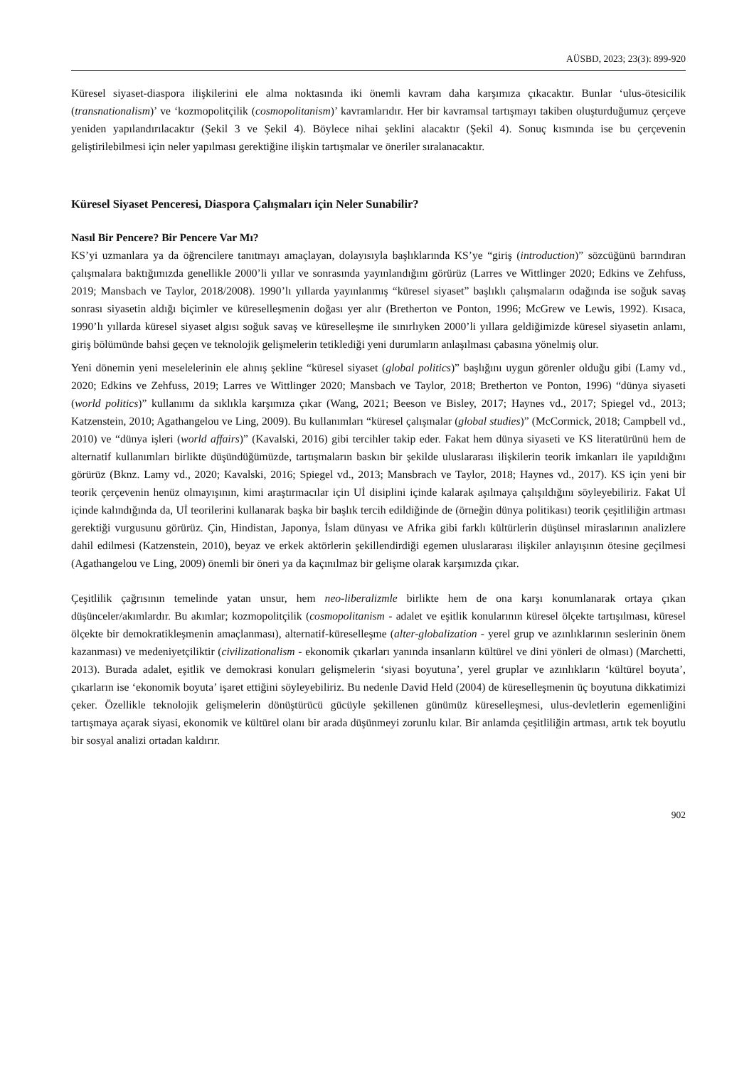AÜSBD, 2023; 23(3): 899-920
Küresel siyaset-diaspora ilişkilerini ele alma noktasında iki önemli kavram daha karşımıza çıkacaktır. Bunlar ‘ulus-ötesicilik (transnationalism)’ ve ‘kozmopolitçilik (cosmopolitanism)’ kavramlarıdır. Her bir kavramsal tartışmayı takiben oluşturduğumuz çerçeve yeniden yapılandırılacaktır (Şekil 3 ve Şekil 4). Böylece nihai şeklini alacaktır (Şekil 4). Sonuç kısmında ise bu çerçevenin geliştirilebilmesi için neler yapılması gerektiğine ilişkin tartışmalar ve öneriler sıralanacaktır.
Küresel Siyaset Penceresi, Diaspora Çalışmaları için Neler Sunabilir?
Nasıl Bir Pencere? Bir Pencere Var Mı?
KS’yi uzmanlara ya da öğrencilere tanıtmayı amaçlayan, dolayısıyla başlıklarında KS’ye “giriş (introduction)” sözcüğünü barındıran çalışmalara baktığımızda genellikle 2000’li yıllar ve sonrasında yayınlandığını görürüz (Larres ve Wittlinger 2020; Edkins ve Zehfuss, 2019; Mansbach ve Taylor, 2018/2008). 1990’lı yıllarda yayınlanmış “küresel siyaset” başlıklı çalışmaların odağında ise soğuk savaş sonrası siyasetin aldığı biçimler ve küreselleşmenin doğası yer alır (Bretherton ve Ponton, 1996; McGrew ve Lewis, 1992). Kısaca, 1990’lı yıllarda küresel siyaset algısı soğuk savaş ve küreselleşme ile sınırlıyken 2000’li yıllara geldiğimizde küresel siyasetin anlamı, giriş bölümünde bahsi geçen ve teknolojik gelişmelerin tetiklediği yeni durumların anlaşılması çabasına yönelmiş olur.
Yeni dönemin yeni meselelerinin ele alınış şekline “küresel siyaset (global politics)” başlığını uygun görenler olduğu gibi (Lamy vd., 2020; Edkins ve Zehfuss, 2019; Larres ve Wittlinger 2020; Mansbach ve Taylor, 2018; Bretherton ve Ponton, 1996) “dünya siyaseti (world politics)” kullanımı da sıklıkla karşımıza çıkar (Wang, 2021; Beeson ve Bisley, 2017; Haynes vd., 2017; Spiegel vd., 2013; Katzenstein, 2010; Agathangelou ve Ling, 2009). Bu kullanımları “küresel çalışmalar (global studies)” (McCormick, 2018; Campbell vd., 2010) ve “dünya işleri (world affairs)” (Kavalski, 2016) gibi tercihler takip eder. Fakat hem dünya siyaseti ve KS literatürünü hem de alternatif kullanımları birlikte düşündüğümüzde, tartışmaların baskın bir şekilde uluslararası ilişkilerin teorik imkanları ile yapıldığını görürüz (Bknz. Lamy vd., 2020; Kavalski, 2016; Spiegel vd., 2013; Mansbrach ve Taylor, 2018; Haynes vd., 2017). KS için yeni bir teorik çerçevenin henüz olmayışının, kimi araştırmacılar için Uİ disiplini içinde kalarak aşılmaya çalışıldığını söyleyebiliriz. Fakat Uİ içinde kalındığında da, Uİ teorilerini kullanarak başka bir başlık tercih edildiğinde de (örneğin dünya politikası) teorik çeşitliliğin artması gerektiği vurgusunu görürüz. Çin, Hindistan, Japonya, İslam dünyası ve Afrika gibi farklı kültürlerin düşünsel miraslarının analizlere dahil edilmesi (Katzenstein, 2010), beyaz ve erkek aktörlerin şekillendirdiği egemen uluslararası ilişkiler anlayışının ötesine geçilmesi (Agathangelou ve Ling, 2009) önemli bir öneri ya da kaçınılmaz bir gelişme olarak karşımızda çıkar.
Çeşitlilik çağrısının temelinde yatan unsur, hem neo-liberalizmle birlikte hem de ona karşı konumlanarak ortaya çıkan düşünceler/akımlardır. Bu akımlar; kozmopolitçilik (cosmopolitanism - adalet ve eşitlik konularının küresel ölçekte tartışılması, küresel ölçekte bir demokratikleşmenin amaçlanması), alternatif-küreselleşme (alter-globalization - yerel grup ve azınlıklarının seslerinin önem kazanması) ve medeniyetçiliktir (civilizationalism - ekonomik çıkarları yanında insanların kültürel ve dini yönleri de olması) (Marchetti, 2013). Burada adalet, eşitlik ve demokrasi konuları gelişmelerin ‘siyasi boyutuna’, yerel gruplar ve azınlıkların ‘kültürel boyuta’, çıkarların ise ‘ekonomik boyuta’ işaret ettiğini söyleyebiliriz. Bu nedenle David Held (2004) de küreselleşmenin üç boyutuna dikkatimizi çeker. Özellikle teknolojik gelişmelerin dönüştürücü gücüyle şekillenen günümüz küreselleşmesi, ulus-devletlerin egemenliğini tartışmaya açarak siyasi, ekonomik ve kültürel olanı bir arada düşünmeyi zorunlu kılar. Bir anlamda çeşitliliğin artması, artık tek boyutlu bir sosyal analizi ortadan kaldırır.
902